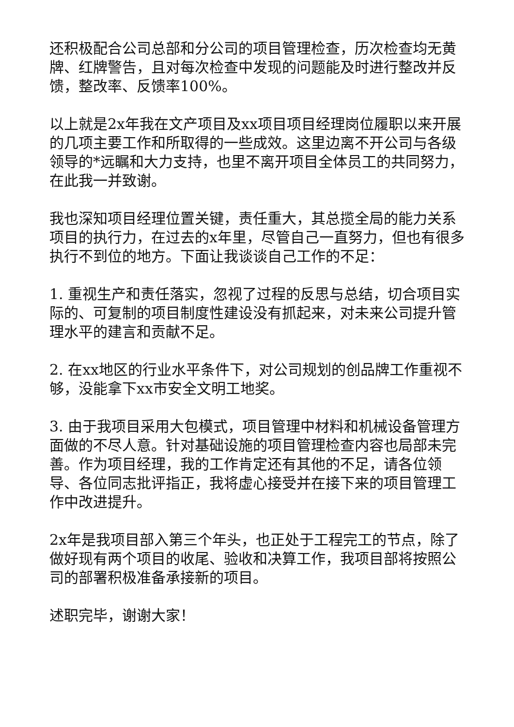还积极配合公司总部和分公司的项目管理检查，历次检查均无黄牌、红牌警告，且对每次检查中发现的问题能及时进行整改并反馈，整改率、反馈率100%。
以上就是2x年我在文产项目及xx项目项目经理岗位履职以来开展的几项主要工作和所取得的一些成效。这里边离不开公司与各级领导的*远瞩和大力支持，也里不离开项目全体员工的共同努力，在此我一并致谢。
我也深知项目经理位置关键，责任重大，其总揽全局的能力关系项目的执行力，在过去的x年里，尽管自己一直努力，但也有很多执行不到位的地方。下面让我谈谈自己工作的不足：
1. 重视生产和责任落实，忽视了过程的反思与总结，切合项目实际的、可复制的项目制度性建设没有抓起来，对未来公司提升管理水平的建言和贡献不足。
2. 在xx地区的行业水平条件下，对公司规划的创品牌工作重视不够，没能拿下xx市安全文明工地奖。
3. 由于我项目采用大包模式，项目管理中材料和机械设备管理方面做的不尽人意。针对基础设施的项目管理检查内容也局部未完善。作为项目经理，我的工作肯定还有其他的不足，请各位领导、各位同志批评指正，我将虚心接受并在接下来的项目管理工作中改进提升。
2x年是我项目部入第三个年头，也正处于工程完工的节点，除了做好现有两个项目的收尾、验收和决算工作，我项目部将按照公司的部署积极准备承接新的项目。
述职完毕，谢谢大家！